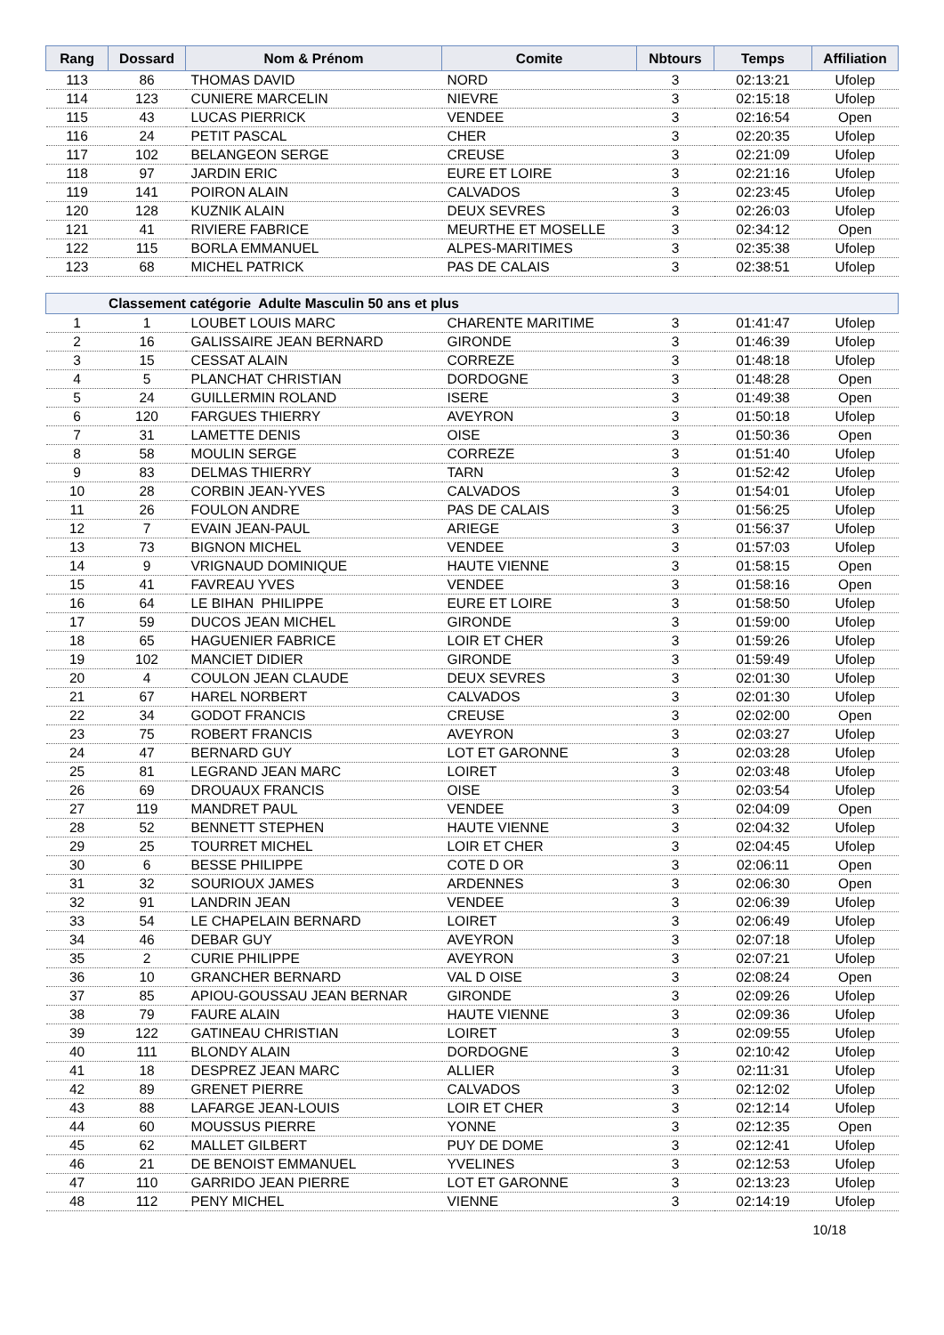| Rang | Dossard | Nom & Prénom | Comite | Nbtours | Temps | Affiliation |
| --- | --- | --- | --- | --- | --- | --- |
| 113 | 86 | THOMAS DAVID | NORD | 3 | 02:13:21 | Ufolep |
| 114 | 123 | CUNIERE MARCELIN | NIEVRE | 3 | 02:15:18 | Ufolep |
| 115 | 43 | LUCAS PIERRICK | VENDEE | 3 | 02:16:54 | Open |
| 116 | 24 | PETIT PASCAL | CHER | 3 | 02:20:35 | Ufolep |
| 117 | 102 | BELANGEON SERGE | CREUSE | 3 | 02:21:09 | Ufolep |
| 118 | 97 | JARDIN ERIC | EURE ET LOIRE | 3 | 02:21:16 | Ufolep |
| 119 | 141 | POIRON ALAIN | CALVADOS | 3 | 02:23:45 | Ufolep |
| 120 | 128 | KUZNIK ALAIN | DEUX SEVRES | 3 | 02:26:03 | Ufolep |
| 121 | 41 | RIVIERE FABRICE | MEURTHE ET MOSELLE | 3 | 02:34:12 | Open |
| 122 | 115 | BORLA EMMANUEL | ALPES-MARITIMES | 3 | 02:35:38 | Ufolep |
| 123 | 68 | MICHEL PATRICK | PAS DE CALAIS | 3 | 02:38:51 | Ufolep |
| Classement catégorie Adulte Masculin 50 ans et plus | | | | | | |
| 1 | 1 | LOUBET LOUIS MARC | CHARENTE MARITIME | 3 | 01:41:47 | Ufolep |
| 2 | 16 | GALISSAIRE JEAN BERNARD | GIRONDE | 3 | 01:46:39 | Ufolep |
| 3 | 15 | CESSAT ALAIN | CORREZE | 3 | 01:48:18 | Ufolep |
| 4 | 5 | PLANCHAT CHRISTIAN | DORDOGNE | 3 | 01:48:28 | Open |
| 5 | 24 | GUILLERMIN ROLAND | ISERE | 3 | 01:49:38 | Open |
| 6 | 120 | FARGUES THIERRY | AVEYRON | 3 | 01:50:18 | Ufolep |
| 7 | 31 | LAMETTE DENIS | OISE | 3 | 01:50:36 | Open |
| 8 | 58 | MOULIN SERGE | CORREZE | 3 | 01:51:40 | Ufolep |
| 9 | 83 | DELMAS THIERRY | TARN | 3 | 01:52:42 | Ufolep |
| 10 | 28 | CORBIN JEAN-YVES | CALVADOS | 3 | 01:54:01 | Ufolep |
| 11 | 26 | FOULON ANDRE | PAS DE CALAIS | 3 | 01:56:25 | Ufolep |
| 12 | 7 | EVAIN JEAN-PAUL | ARIEGE | 3 | 01:56:37 | Ufolep |
| 13 | 73 | BIGNON MICHEL | VENDEE | 3 | 01:57:03 | Ufolep |
| 14 | 9 | VRIGNAUD DOMINIQUE | HAUTE VIENNE | 3 | 01:58:15 | Open |
| 15 | 41 | FAVREAU YVES | VENDEE | 3 | 01:58:16 | Open |
| 16 | 64 | LE BIHAN PHILIPPE | EURE ET LOIRE | 3 | 01:58:50 | Ufolep |
| 17 | 59 | DUCOS JEAN MICHEL | GIRONDE | 3 | 01:59:00 | Ufolep |
| 18 | 65 | HAGUENIER FABRICE | LOIR ET CHER | 3 | 01:59:26 | Ufolep |
| 19 | 102 | MANCIET DIDIER | GIRONDE | 3 | 01:59:49 | Ufolep |
| 20 | 4 | COULON JEAN CLAUDE | DEUX SEVRES | 3 | 02:01:30 | Ufolep |
| 21 | 67 | HAREL NORBERT | CALVADOS | 3 | 02:01:30 | Ufolep |
| 22 | 34 | GODOT FRANCIS | CREUSE | 3 | 02:02:00 | Open |
| 23 | 75 | ROBERT FRANCIS | AVEYRON | 3 | 02:03:27 | Ufolep |
| 24 | 47 | BERNARD GUY | LOT ET GARONNE | 3 | 02:03:28 | Ufolep |
| 25 | 81 | LEGRAND JEAN MARC | LOIRET | 3 | 02:03:48 | Ufolep |
| 26 | 69 | DROUAUX FRANCIS | OISE | 3 | 02:03:54 | Ufolep |
| 27 | 119 | MANDRET PAUL | VENDEE | 3 | 02:04:09 | Open |
| 28 | 52 | BENNETT STEPHEN | HAUTE VIENNE | 3 | 02:04:32 | Ufolep |
| 29 | 25 | TOURRET MICHEL | LOIR ET CHER | 3 | 02:04:45 | Ufolep |
| 30 | 6 | BESSE PHILIPPE | COTE D OR | 3 | 02:06:11 | Open |
| 31 | 32 | SOURIOUX JAMES | ARDENNES | 3 | 02:06:30 | Open |
| 32 | 91 | LANDRIN JEAN | VENDEE | 3 | 02:06:39 | Ufolep |
| 33 | 54 | LE CHAPELAIN BERNARD | LOIRET | 3 | 02:06:49 | Ufolep |
| 34 | 46 | DEBAR GUY | AVEYRON | 3 | 02:07:18 | Ufolep |
| 35 | 2 | CURIE PHILIPPE | AVEYRON | 3 | 02:07:21 | Ufolep |
| 36 | 10 | GRANCHER BERNARD | VAL D OISE | 3 | 02:08:24 | Open |
| 37 | 85 | APIOU-GOUSSAU JEAN BERNAR | GIRONDE | 3 | 02:09:26 | Ufolep |
| 38 | 79 | FAURE ALAIN | HAUTE VIENNE | 3 | 02:09:36 | Ufolep |
| 39 | 122 | GATINEAU CHRISTIAN | LOIRET | 3 | 02:09:55 | Ufolep |
| 40 | 111 | BLONDY ALAIN | DORDOGNE | 3 | 02:10:42 | Ufolep |
| 41 | 18 | DESPREZ JEAN MARC | ALLIER | 3 | 02:11:31 | Ufolep |
| 42 | 89 | GRENET PIERRE | CALVADOS | 3 | 02:12:02 | Ufolep |
| 43 | 88 | LAFARGE JEAN-LOUIS | LOIR ET CHER | 3 | 02:12:14 | Ufolep |
| 44 | 60 | MOUSSUS PIERRE | YONNE | 3 | 02:12:35 | Open |
| 45 | 62 | MALLET GILBERT | PUY DE DOME | 3 | 02:12:41 | Ufolep |
| 46 | 21 | DE BENOIST EMMANUEL | YVELINES | 3 | 02:12:53 | Ufolep |
| 47 | 110 | GARRIDO JEAN PIERRE | LOT ET GARONNE | 3 | 02:13:23 | Ufolep |
| 48 | 112 | PENY MICHEL | VIENNE | 3 | 02:14:19 | Ufolep |
10/18